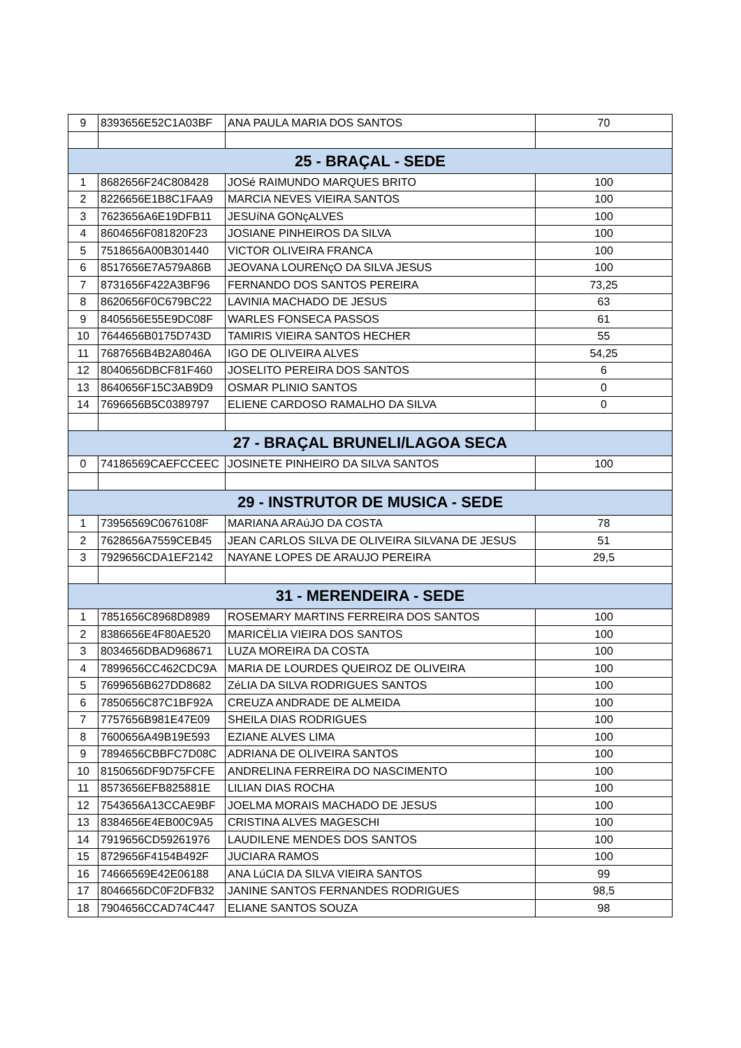| 9 | 8393656E52C1A03BF | ANA PAULA MARIA DOS SANTOS | 70 |
| 25 - BRAÇAL - SEDE | | | |
| 1 | 8682656F24C808428 | JOSé RAIMUNDO MARQUES BRITO | 100 |
| 2 | 8226656E1B8C1FAA9 | MARCIA NEVES VIEIRA SANTOS | 100 |
| 3 | 7623656A6E19DFB11 | JESUíNA GONçALVES | 100 |
| 4 | 8604656F081820F23 | JOSIANE PINHEIROS DA SILVA | 100 |
| 5 | 7518656A00B301440 | VICTOR OLIVEIRA FRANCA | 100 |
| 6 | 8517656E7A579A86B | JEOVANA LOURENçO DA SILVA JESUS | 100 |
| 7 | 8731656F422A3BF96 | FERNANDO DOS SANTOS PEREIRA | 73,25 |
| 8 | 8620656F0C679BC22 | LAVINIA MACHADO DE JESUS | 63 |
| 9 | 8405656E55E9DC08F | WARLES FONSECA PASSOS | 61 |
| 10 | 7644656B0175D743D | TAMIRIS VIEIRA SANTOS HECHER | 55 |
| 11 | 7687656B4B2A8046A | IGO DE OLIVEIRA ALVES | 54,25 |
| 12 | 8040656DBCF81F460 | JOSELITO PEREIRA DOS SANTOS | 6 |
| 13 | 8640656F15C3AB9D9 | OSMAR PLINIO SANTOS | 0 |
| 14 | 7696656B5C0389797 | ELIENE CARDOSO RAMALHO DA SILVA | 0 |
| 27 - BRAÇAL BRUNELI/LAGOA SECA | | | |
| 0 | 74186569CAEFCCEEC | JOSINETE PINHEIRO DA SILVA SANTOS | 100 |
| 29 - INSTRUTOR DE MUSICA - SEDE | | | |
| 1 | 73956569C0676108F | MARIANA ARAúJO DA COSTA | 78 |
| 2 | 7628656A7559CEB45 | JEAN CARLOS SILVA DE OLIVEIRA SILVANA DE JESUS | 51 |
| 3 | 7929656CDA1EF2142 | NAYANE LOPES DE ARAUJO PEREIRA | 29,5 |
| 31 - MERENDEIRA - SEDE | | | |
| 1 | 7851656C8968D8989 | ROSEMARY MARTINS FERREIRA DOS SANTOS | 100 |
| 2 | 8386656E4F80AE520 | MARICÉLIA VIEIRA DOS SANTOS | 100 |
| 3 | 8034656DBAD968671 | LUZA MOREIRA DA COSTA | 100 |
| 4 | 7899656CC462CDC9A | MARIA DE LOURDES QUEIROZ DE OLIVEIRA | 100 |
| 5 | 7699656B627DD8682 | ZéLIA DA SILVA RODRIGUES SANTOS | 100 |
| 6 | 7850656C87C1BF92A | CREUZA ANDRADE DE ALMEIDA | 100 |
| 7 | 7757656B981E47E09 | SHEILA DIAS RODRIGUES | 100 |
| 8 | 7600656A49B19E593 | EZIANE ALVES LIMA | 100 |
| 9 | 7894656CBBFC7D08C | ADRIANA DE OLIVEIRA SANTOS | 100 |
| 10 | 8150656DF9D75FCFE | ANDRELINA FERREIRA DO NASCIMENTO | 100 |
| 11 | 8573656EFB825881E | LILIAN DIAS ROCHA | 100 |
| 12 | 7543656A13CCAE9BF | JOELMA MORAIS MACHADO DE JESUS | 100 |
| 13 | 8384656E4EB00C9A5 | CRISTINA ALVES MAGESCHI | 100 |
| 14 | 7919656CD59261976 | LAUDILENE MENDES DOS SANTOS | 100 |
| 15 | 8729656F4154B492F | JUCIARA RAMOS | 100 |
| 16 | 74666569E42E06188 | ANA LúCIA DA SILVA VIEIRA SANTOS | 99 |
| 17 | 8046656DC0F2DFB32 | JANINE SANTOS FERNANDES RODRIGUES | 98,5 |
| 18 | 7904656CCAD74C447 | ELIANE SANTOS SOUZA | 98 |